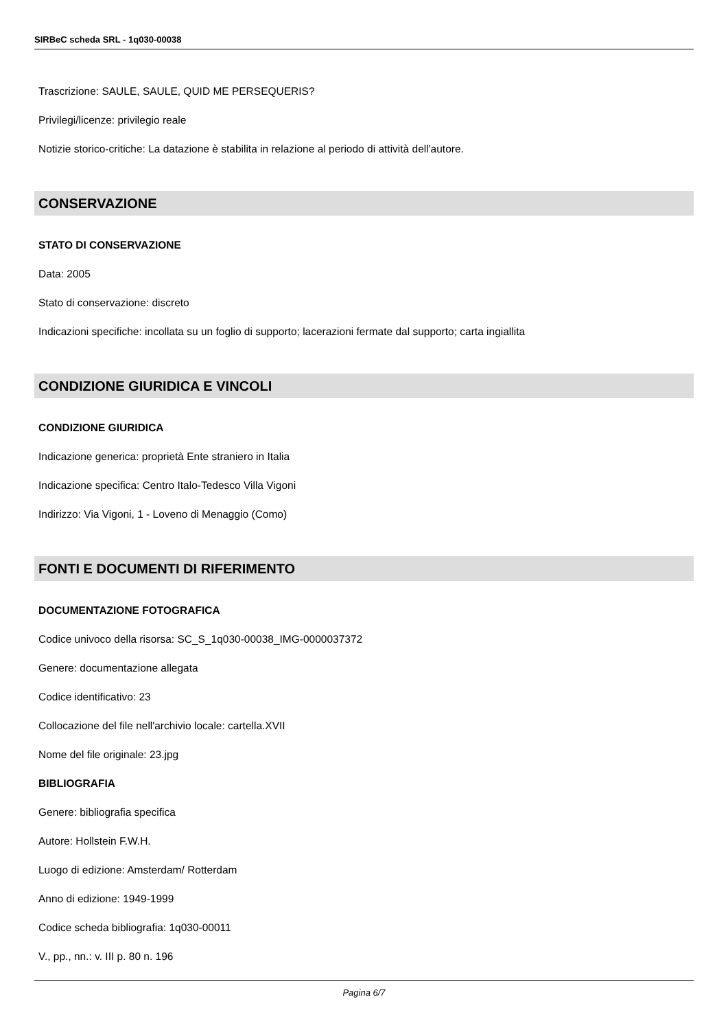SIRBeC scheda SRL - 1q030-00038
Trascrizione: SAULE, SAULE, QUID ME PERSEQUERIS?
Privilegi/licenze: privilegio reale
Notizie storico-critiche: La datazione è stabilita in relazione al periodo di attività dell'autore.
CONSERVAZIONE
STATO DI CONSERVAZIONE
Data: 2005
Stato di conservazione: discreto
Indicazioni specifiche: incollata su un foglio di supporto; lacerazioni fermate dal supporto; carta ingiallita
CONDIZIONE GIURIDICA E VINCOLI
CONDIZIONE GIURIDICA
Indicazione generica: proprietà Ente straniero in Italia
Indicazione specifica: Centro Italo-Tedesco Villa Vigoni
Indirizzo: Via Vigoni, 1 - Loveno di Menaggio (Como)
FONTI E DOCUMENTI DI RIFERIMENTO
DOCUMENTAZIONE FOTOGRAFICA
Codice univoco della risorsa: SC_S_1q030-00038_IMG-0000037372
Genere: documentazione allegata
Codice identificativo: 23
Collocazione del file nell'archivio locale: cartella.XVII
Nome del file originale: 23.jpg
BIBLIOGRAFIA
Genere: bibliografia specifica
Autore: Hollstein F.W.H.
Luogo di edizione: Amsterdam/ Rotterdam
Anno di edizione: 1949-1999
Codice scheda bibliografia: 1q030-00011
V., pp., nn.: v. III p. 80 n. 196
Pagina 6/7